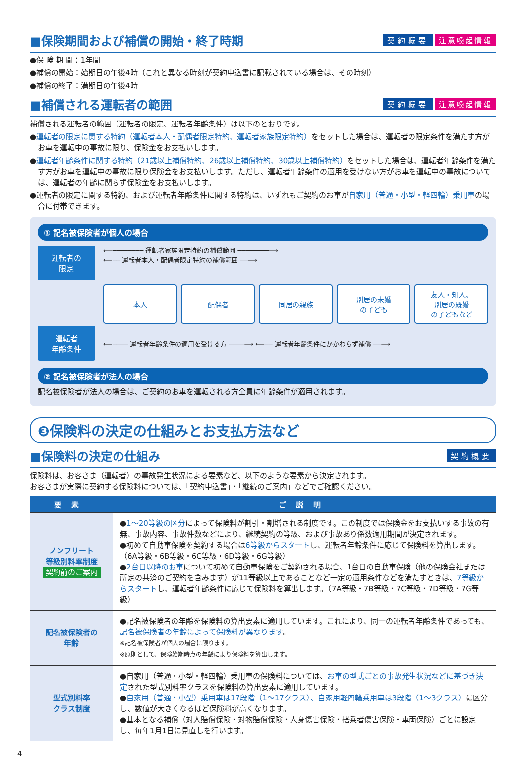■保険期間および補償の開始・終了時期
契約概要 注意喚起情報
●保 険 期 間：1年間
●補償の開始：始期日の午後4時（これと異なる時刻が契約申込書に記載されている場合は、その時刻）
●補償の終了：満期日の午後4時
■補償される運転者の範囲
契約概要 注意喚起情報
補償される運転者の範囲（運転者の限定、運転者年齢条件）は以下のとおりです。
●運転者の限定に関する特約（運転者本人・配偶者限定特約、運転者家族限定特約）をセットした場合は、運転者の限定条件を満たす方がお車を運転中の事故に限り、保険金をお支払いします。
●運転者年齢条件に関する特約（21歳以上補償特約、26歳以上補償特約、30歳以上補償特約）をセットした場合は、運転者年齢条件を満たす方がお車を運転中の事故に限り保険金をお支払いします。ただし、運転者年齢条件の適用を受けない方がお車を運転中の事故については、運転者の年齢に関らず保険金をお支払いします。
●運転者の限定に関する特約、および運転者年齢条件に関する特約は、いずれもご契約のお車が自家用（普通・小型・軽四輪）乗用車の場合に付帯できます。
① 記名被保険者が個人の場合
運転者の
限定
⟵──────── 運転者家族限定特約の補償範囲 ────────⟶
⟵── 運転者本人・配偶者限定特約の補償範囲 ──⟶
本人 配偶者 同居の親族 別居の未婚
の子ども
友人・知人、
別居の既婚
の子どもなど
運転者
年齢条件
⟵──── 運転者年齢条件の適用を受ける方 ────⟶ ⟵── 運転者年齢条件にかかわらず補償 ──⟶
② 記名被保険者が法人の場合
記名被保険者が法人の場合は、ご契約のお車を運転される方全員に年齢条件が適用されます。
❸保険料の決定の仕組みとお支払方法など
■保険料の決定の仕組み
契約概要
保険料は、お客さま（運転者）の事故発生状況による要素など、以下のような要素から決定されます。
お客さまが実際に契約する保険料については、「契約申込書」・「継続のご案内」などでご確認ください。
| 要素 | ご説明 |
| --- | --- |
| ノンフリート 等級別料率制度 契約前のご案内 | ● 1～20等級の区分 によって保険料が割引・割増される制度です。この制度では保険金をお支払いする事故の有無、事故内容、事故件数などにより、継続契約の等級、および事故あり係数適用期間が決定されます。 ●初めて自動車保険を契約する場合は 6等級からスタート し、運転者年齢条件に応じて保険料を算出します。（6A等級・6B等級・6C等級・6D等級・6G等級） ● 2台目以降のお車 について初めて自動車保険をご契約される場合、1台目の自動車保険（他の保険会社または所定の共済のご契約を含みます）が11等級以上であることなど一定の適用条件などを満たすときは、 7等級からスタート し、運転者年齢条件に応じて保険料を算出します。（7A等級・7B等級・7C等級・7D等級・7G等級） |
| 記名被保険者の 年齢 | ●記名被保険者の年齢を保険料の算出要素に適用しています。これにより、同一の運転者年齢条件であっても、 記名被保険者の年齢によって保険料が異なります 。 ※記名被保険者が個人の場合に限ります。 ※原則として、保険始期時点の年齢により保険料を算出します。 |
| 型式別料率 クラス制度 | ●自家用（普通・小型・軽四輪）乗用車の保険料については、 お車の型式ごとの事故発生状況などに基づき決定 された型式別料率クラスを保険料の算出要素に適用しています。 ● 自家用（普通・小型）乗用車は17段階（1～17クラス）、自家用軽四輪乗用車は3段階（1～3クラス） に区分し、数値が大きくなるほど保険料が高くなります。 ●基本となる補償（対人賠償保険・対物賠償保険・人身傷害保険・搭乗者傷害保険・車両保険）ごとに設定し、毎年1月1日に見直しを行います。 |
4